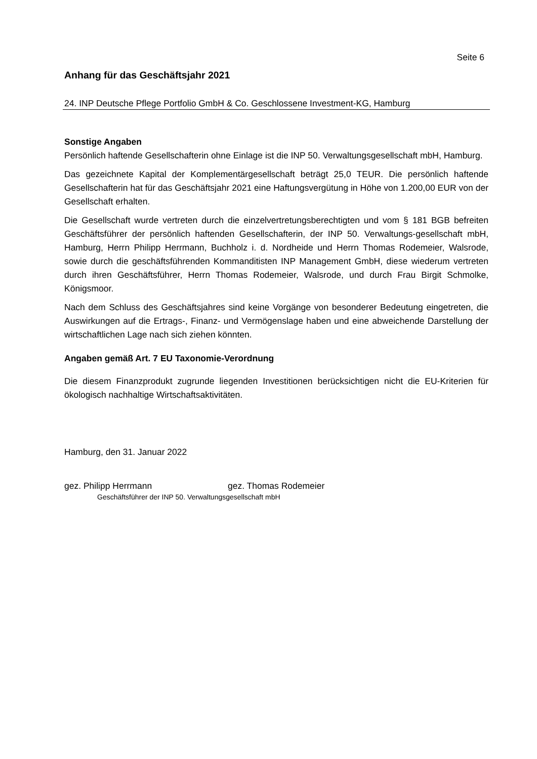Seite 6
Anhang für das Geschäftsjahr 2021
24. INP Deutsche Pflege Portfolio GmbH & Co. Geschlossene Investment-KG, Hamburg
Sonstige Angaben
Persönlich haftende Gesellschafterin ohne Einlage ist die INP 50. Verwaltungsgesellschaft mbH, Hamburg.
Das gezeichnete Kapital der Komplementärgesellschaft beträgt 25,0 TEUR. Die persönlich haftende Gesellschafterin hat für das Geschäftsjahr 2021 eine Haftungsvergütung in Höhe von 1.200,00 EUR von der Gesellschaft erhalten.
Die Gesellschaft wurde vertreten durch die einzelvertretungsberechtigten und vom § 181 BGB befreiten Geschäftsführer der persönlich haftenden Gesellschafterin, der INP 50. Verwaltungs-gesellschaft mbH, Hamburg, Herrn Philipp Herrmann, Buchholz i. d. Nordheide und Herrn Thomas Rodemeier, Walsrode, sowie durch die geschäftsführenden Kommanditisten INP Management GmbH, diese wiederum vertreten durch ihren Geschäftsführer, Herrn Thomas Rodemeier, Walsrode, und durch Frau Birgit Schmolke, Königsmoor.
Nach dem Schluss des Geschäftsjahres sind keine Vorgänge von besonderer Bedeutung eingetreten, die Auswirkungen auf die Ertrags-, Finanz- und Vermögenslage haben und eine abweichende Darstellung der wirtschaftlichen Lage nach sich ziehen könnten.
Angaben gemäß Art. 7 EU Taxonomie-Verordnung
Die diesem Finanzprodukt zugrunde liegenden Investitionen berücksichtigen nicht die EU-Kriterien für ökologisch nachhaltige Wirtschaftsaktivitäten.
Hamburg, den 31. Januar 2022
gez. Philipp Herrmann gez. Thomas Rodemeier
Geschäftsführer der INP 50. Verwaltungsgesellschaft mbH